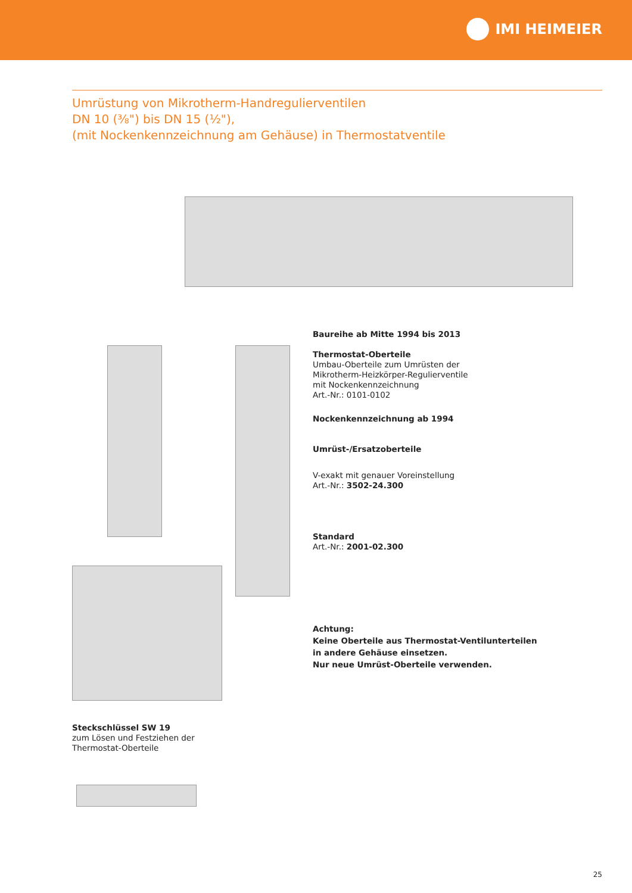IMI HEIMEIER
Umrüstung von Mikrotherm-Handregulierventilen
DN 10 (³⁄₈") bis DN 15 (½"),
(mit Nockenkennzeichnung am Gehäuse) in Thermostatventile
Baureihe ab Mitte 1994 bis 2013
Thermostat-Oberteile
Umbau-Oberteile zum Umrüsten der
Mikrotherm-Heizkörper-Regulierventile
mit Nockenkennzeichnung
Art.-Nr.: 0101-0102
Nockenkennzeichnung ab 1994
Umrüst-/Ersatzoberteile
V-exakt mit genauer Voreinstellung
Art.-Nr.: 3502-24.300
Standard
Art.-Nr.: 2001-02.300
Achtung:
Keine Oberteile aus Thermostat-Ventilunterteilen
in andere Gehäuse einsetzen.
Nur neue Umrüst-Oberteile verwenden.
Steckschlüssel SW 19
zum Lösen und Festziehen der
Thermostat-Oberteile
25